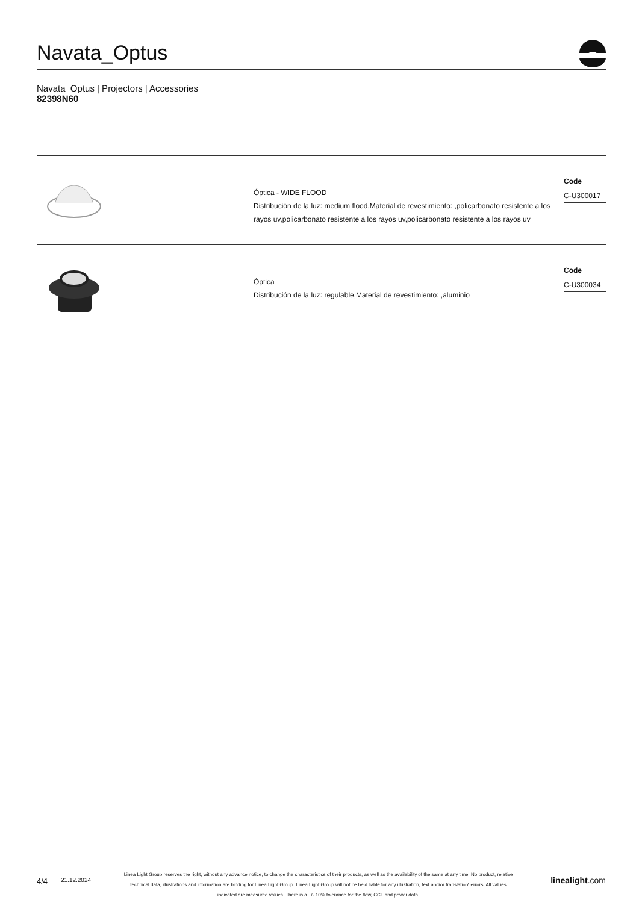Navata_Optus
Navata_Optus | Projectors | Accessories
82398N60
Óptica - WIDE FLOOD
Distribución de la luz: medium flood,Material de revestimiento: ,policarbonato resistente a los rayos uv,policarbonato resistente a los rayos uv,policarbonato resistente a los rayos uv
Code
C-U300017
Óptica
Distribución de la luz: regulable,Material de revestimiento: ,aluminio
Code
C-U300034
4/4
21.12.2024
Linea Light Group reserves the right, without any advance notice, to change the characteristics of their products, as well as the availability of the same at any time. No product, relative technical data, illustrations and information are binding for Linea Light Group. Linea Light Group will not be held liable for any illustration, text and/or translation\ errors. All values indicated are measured values. There is a +/- 10% tolerance for the flow, CCT and power data.
linealight.com